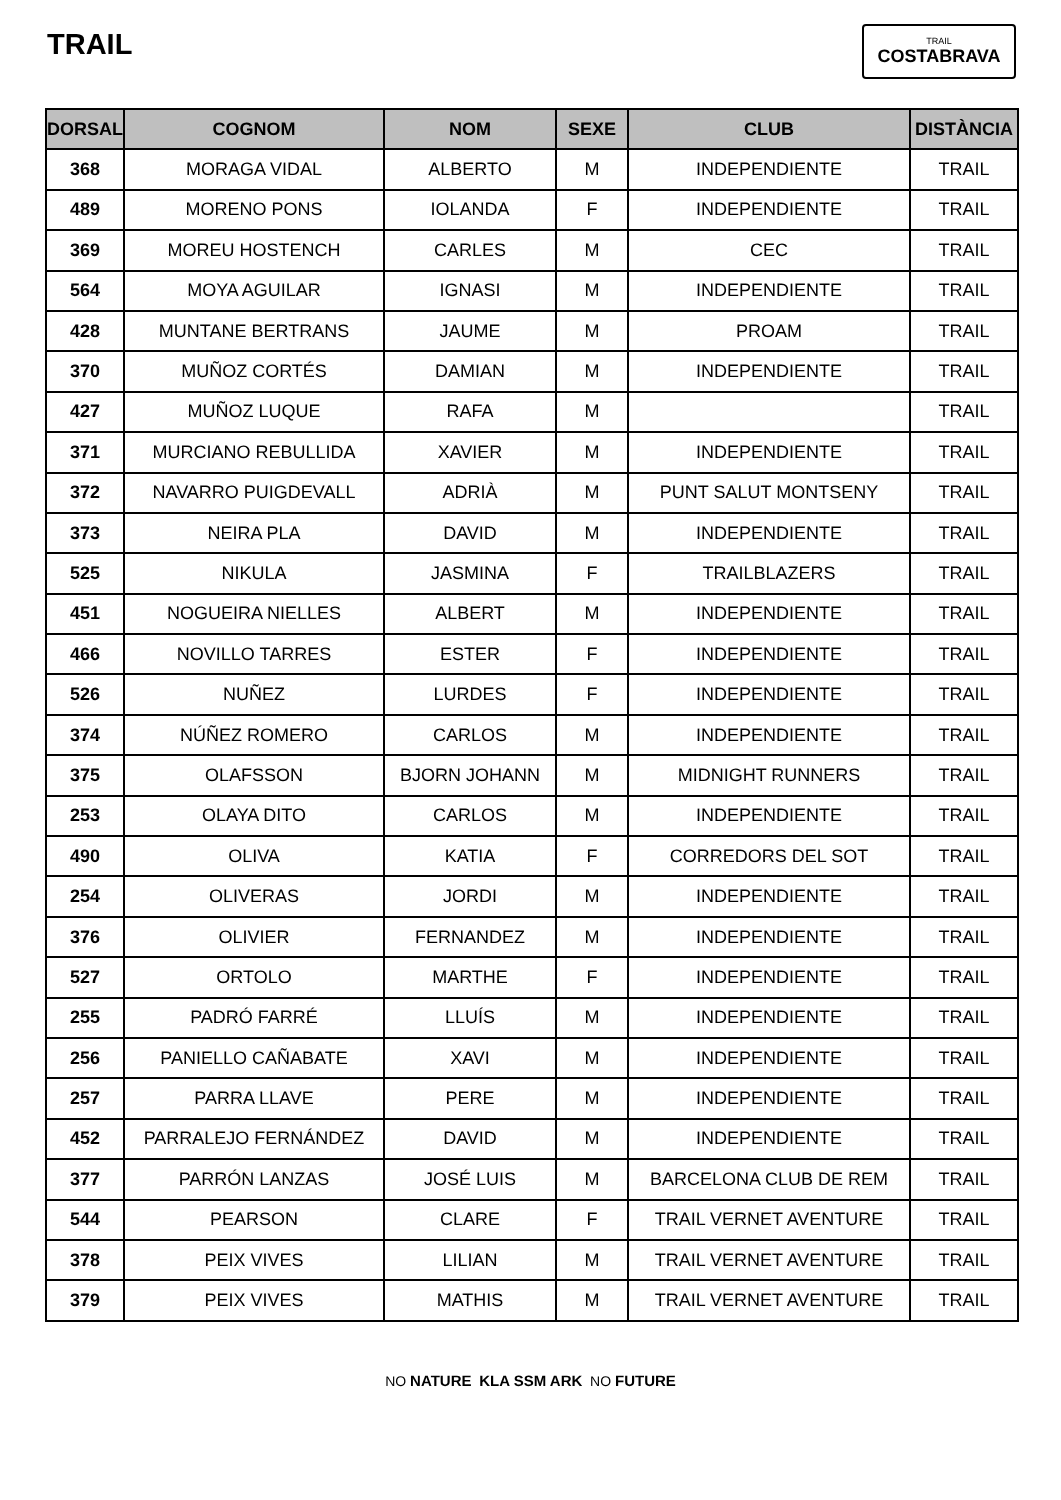TRAIL
TRAIL
COSTABRAVA
| DORSAL | COGNOM | NOM | SEXE | CLUB | DISTÀNCIA |
| --- | --- | --- | --- | --- | --- |
| 368 | MORAGA VIDAL | ALBERTO | M | INDEPENDIENTE | TRAIL |
| 489 | MORENO PONS | IOLANDA | F | INDEPENDIENTE | TRAIL |
| 369 | MOREU HOSTENCH | CARLES | M | CEC | TRAIL |
| 564 | MOYA AGUILAR | IGNASI | M | INDEPENDIENTE | TRAIL |
| 428 | MUNTANE BERTRANS | JAUME | M | PROAM | TRAIL |
| 370 | MUÑOZ CORTÉS | DAMIAN | M | INDEPENDIENTE | TRAIL |
| 427 | MUÑOZ LUQUE | RAFA | M | | TRAIL |
| 371 | MURCIANO REBULLIDA | XAVIER | M | INDEPENDIENTE | TRAIL |
| 372 | NAVARRO PUIGDEVALL | ADRIÀ | M | PUNT SALUT MONTSENY | TRAIL |
| 373 | NEIRA PLA | DAVID | M | INDEPENDIENTE | TRAIL |
| 525 | NIKULA | JASMINA | F | TRAILBLAZERS | TRAIL |
| 451 | NOGUEIRA NIELLES | ALBERT | M | INDEPENDIENTE | TRAIL |
| 466 | NOVILLO TARRES | ESTER | F | INDEPENDIENTE | TRAIL |
| 526 | NUÑEZ | LURDES | F | INDEPENDIENTE | TRAIL |
| 374 | NÚÑEZ ROMERO | CARLOS | M | INDEPENDIENTE | TRAIL |
| 375 | OLAFSSON | BJORN JOHANN | M | MIDNIGHT RUNNERS | TRAIL |
| 253 | OLAYA DITO | CARLOS | M | INDEPENDIENTE | TRAIL |
| 490 | OLIVA | KATIA | F | CORREDORS DEL SOT | TRAIL |
| 254 | OLIVERAS | JORDI | M | INDEPENDIENTE | TRAIL |
| 376 | OLIVIER | FERNANDEZ | M | INDEPENDIENTE | TRAIL |
| 527 | ORTOLO | MARTHE | F | INDEPENDIENTE | TRAIL |
| 255 | PADRÓ FARRÉ | LLUÍS | M | INDEPENDIENTE | TRAIL |
| 256 | PANIELLO CAÑABATE | XAVI | M | INDEPENDIENTE | TRAIL |
| 257 | PARRA LLAVE | PERE | M | INDEPENDIENTE | TRAIL |
| 452 | PARRALEJO FERNÁNDEZ | DAVID | M | INDEPENDIENTE | TRAIL |
| 377 | PARRÓN LANZAS | JOSÉ LUIS | M | BARCELONA CLUB DE REM | TRAIL |
| 544 | PEARSON | CLARE | F | TRAIL VERNET AVENTURE | TRAIL |
| 378 | PEIX VIVES | LILIAN | M | TRAIL VERNET AVENTURE | TRAIL |
| 379 | PEIX VIVES | MATHIS | M | TRAIL VERNET AVENTURE | TRAIL |
NO NATURE KLA SSM ARK NO FUTURE